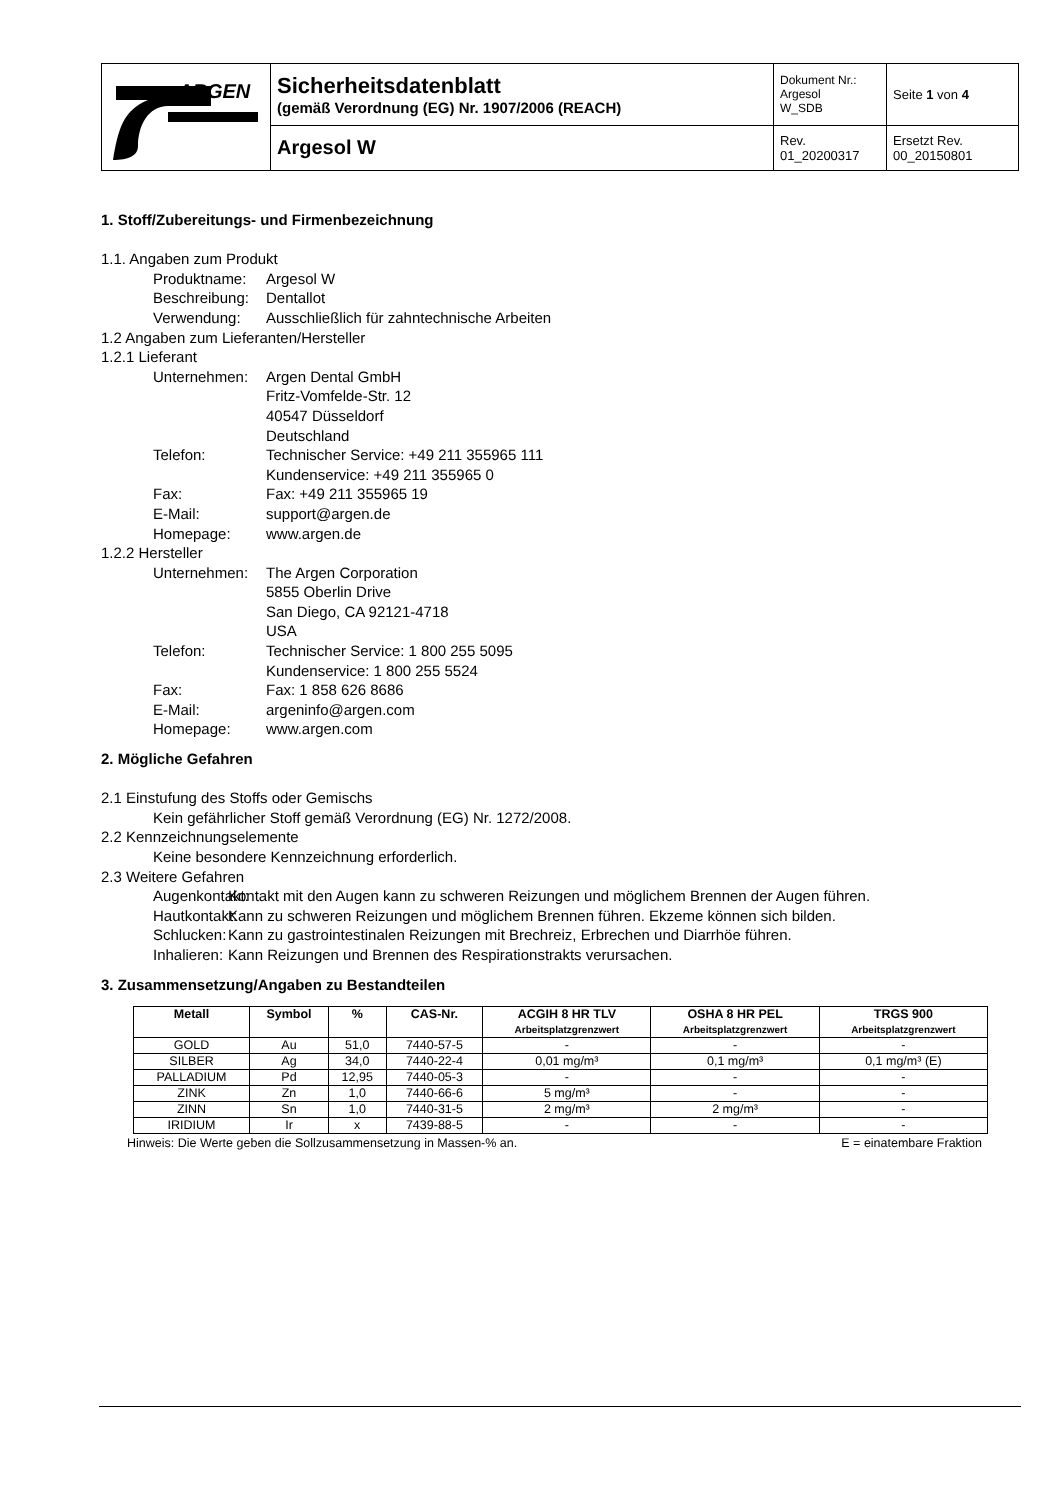| ARGEN | Sicherheitsdatenblatt (gemäß Verordnung (EG) Nr. 1907/2006 (REACH) | Dokument Nr.: Argesol W_SDB | Seite 1 von 4 |
| | Argesol W | Rev. 01_20200317 | Ersetzt Rev. 00_20150801 |
1. Stoff/Zubereitungs- und Firmenbezeichnung
1.1. Angaben zum Produkt
Produktname: Argesol W
Beschreibung: Dentallot
Verwendung: Ausschließlich für zahntechnische Arbeiten
1.2 Angaben zum Lieferanten/Hersteller
1.2.1 Lieferant
Unternehmen: Argen Dental GmbH
Fritz-Vomfelde-Str. 12
40547 Düsseldorf
Deutschland
Telefon: Technischer Service: +49 211 355965 111
Kundenservice: +49 211 355965 0
Fax: Fax: +49 211 355965 19
E-Mail: support@argen.de
Homepage: www.argen.de
1.2.2 Hersteller
Unternehmen: The Argen Corporation
5855 Oberlin Drive
San Diego, CA 92121-4718
USA
Telefon: Technischer Service: 1 800 255 5095
Kundenservice: 1 800 255 5524
Fax: Fax: 1 858 626 8686
E-Mail: argeninfo@argen.com
Homepage: www.argen.com
2. Mögliche Gefahren
2.1 Einstufung des Stoffs oder Gemischs
Kein gefährlicher Stoff gemäß Verordnung (EG) Nr. 1272/2008.
2.2 Kennzeichnungselemente
Keine besondere Kennzeichnung erforderlich.
2.3 Weitere Gefahren
Augenkontakt: Kontakt mit den Augen kann zu schweren Reizungen und möglichem Brennen der Augen führen.
Hautkontakt: Kann zu schweren Reizungen und möglichem Brennen führen. Ekzeme können sich bilden.
Schlucken: Kann zu gastrointestinalen Reizungen mit Brechreiz, Erbrechen und Diarrhöe führen.
Inhalieren: Kann Reizungen und Brennen des Respirationstrakts verursachen.
3. Zusammensetzung/Angaben zu Bestandteilen
| Metall | Symbol | % | CAS-Nr. | ACGIH 8 HR TLV Arbeitsplatzgrenzwert | OSHA 8 HR PEL Arbeitsplatzgrenzwert | TRGS 900 Arbeitsplatzgrenzwert |
| --- | --- | --- | --- | --- | --- | --- |
| GOLD | Au | 51,0 | 7440-57-5 | - | - | - |
| SILBER | Ag | 34,0 | 7440-22-4 | 0,01 mg/m³ | 0,1 mg/m³ | 0,1 mg/m³ (E) |
| PALLADIUM | Pd | 12,95 | 7440-05-3 | - | - | - |
| ZINK | Zn | 1,0 | 7440-66-6 | 5 mg/m³ | - | - |
| ZINN | Sn | 1,0 | 7440-31-5 | 2 mg/m³ | 2 mg/m³ | - |
| IRIDIUM | Ir | x | 7439-88-5 | - | - | - |
Hinweis: Die Werte geben die Sollzusammensetzung in Massen-% an. E = einatembare Fraktion